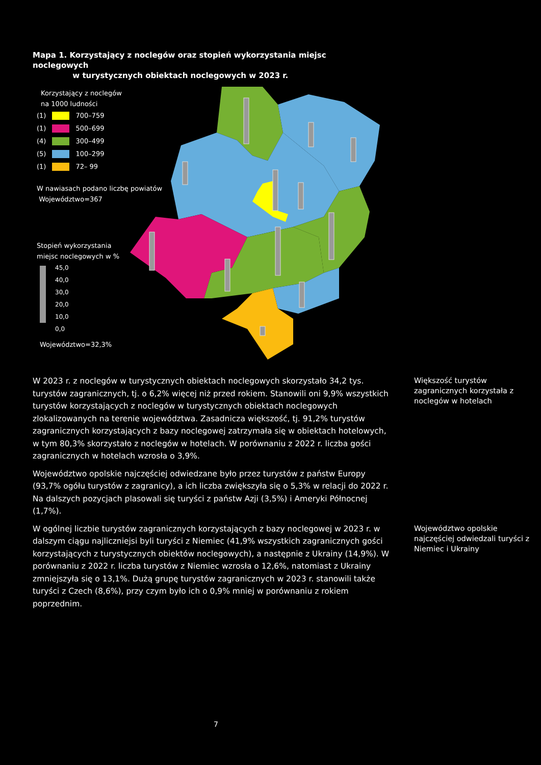Mapa 1. Korzystający z noclegów oraz stopień wykorzystania miejsc noclegowych
w turystycznych obiektach noclegowych w 2023 r.
Korzystający z noclegów
na 1000 ludności
(1) 700–759
(1) 500–699
(4) 300–499
(5) 100–299
(1) 72– 99
W nawiasach podano liczbę powiatów
Województwo=367
Stopień wykorzystania
miejsc noclegowych w %
45,0
40,0
30,0
20,0
10,0
0,0
Województwo=32,3%
W 2023 r. z noclegów w turystycznych obiektach noclegowych skorzystało 34,2 tys. turystów zagranicznych, tj. o 6,2% więcej niż przed rokiem. Stanowili oni 9,9% wszystkich turystów korzystających z noclegów w turystycznych obiektach noclegowych zlokalizowanych na terenie województwa. Zasadnicza większość, tj. 91,2% turystów zagranicznych korzystających z bazy noclegowej zatrzymała się w obiektach hotelowych, w tym 80,3% skorzystało z noclegów w hotelach. W porównaniu z 2022 r. liczba gości zagranicznych w hotelach wzrosła o 3,9%.
Województwo opolskie najczęściej odwiedzane było przez turystów z państw Europy (93,7% ogółu turystów z zagranicy), a ich liczba zwiększyła się o 5,3% w relacji do 2022 r. Na dalszych pozycjach plasowali się turyści z państw Azji (3,5%) i Ameryki Północnej (1,7%).
W ogólnej liczbie turystów zagranicznych korzystających z bazy noclegowej w 2023 r. w dalszym ciągu najliczniejsi byli turyści z Niemiec (41,9% wszystkich zagranicznych gości korzystających z turystycznych obiektów noclegowych), a następnie z Ukrainy (14,9%). W porównaniu z 2022 r. liczba turystów z Niemiec wzrosła o 12,6%, natomiast z Ukrainy zmniejszyła się o 13,1%. Dużą grupę turystów zagranicznych w 2023 r. stanowili także turyści z Czech (8,6%), przy czym było ich o 0,9% mniej w porównaniu z rokiem poprzednim.
Większość turystów zagranicznych korzystała z noclegów w hotelach
Województwo opolskie najczęściej odwiedzali turyści z Niemiec i Ukrainy
7